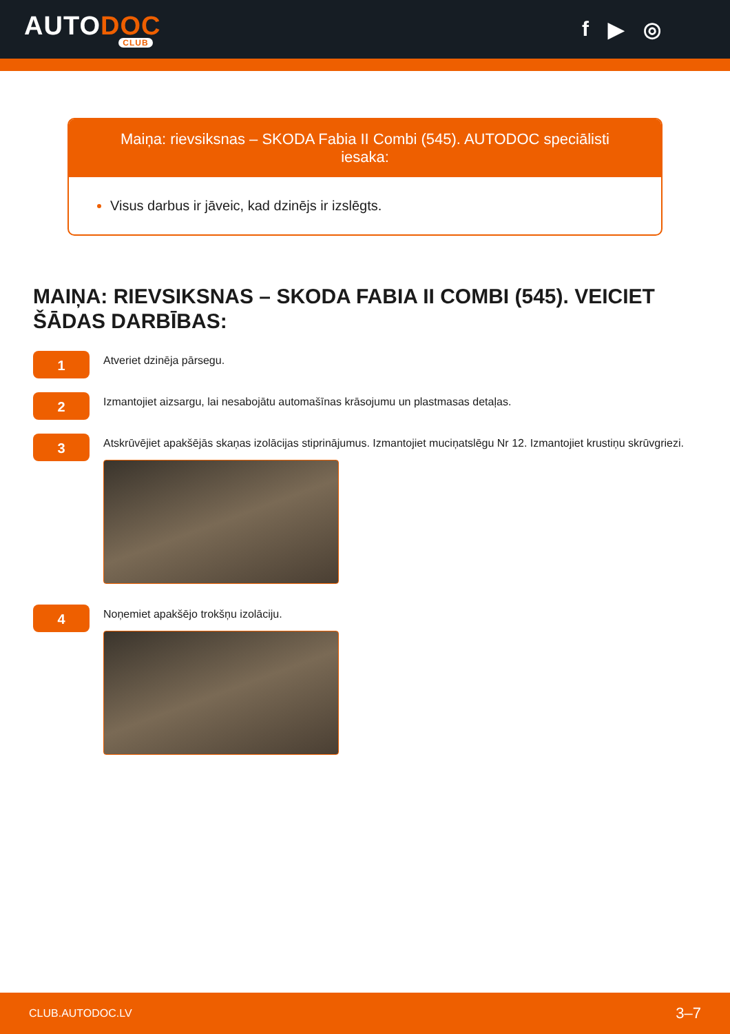AUTODOC
CLUB
f ▶ ◎
Maiņa: rievsiksnas – SKODA Fabia II Combi (545). AUTODOC speciālisti iesaka:
Visus darbus ir jāveic, kad dzinējs ir izslēgts.
MAIŅA: RIEVSIKSNAS – SKODA FABIA II COMBI (545). VEICIET ŠĀDAS DARBĪBAS:
1
Atveriet dzinēja pārsegu.
2
Izmantojiet aizsargu, lai nesabojātu automašīnas krāsojumu un plastmasas detaļas.
3
Atskrūvējiet apakšējās skaņas izolācijas stiprinājumus. Izmantojiet muciņatslēgu Nr 12. Izmantojiet krustiņu skrūvgriezi.
4
Noņemiet apakšējo trokšņu izolāciju.
CLUB.AUTODOC.LV 3–7